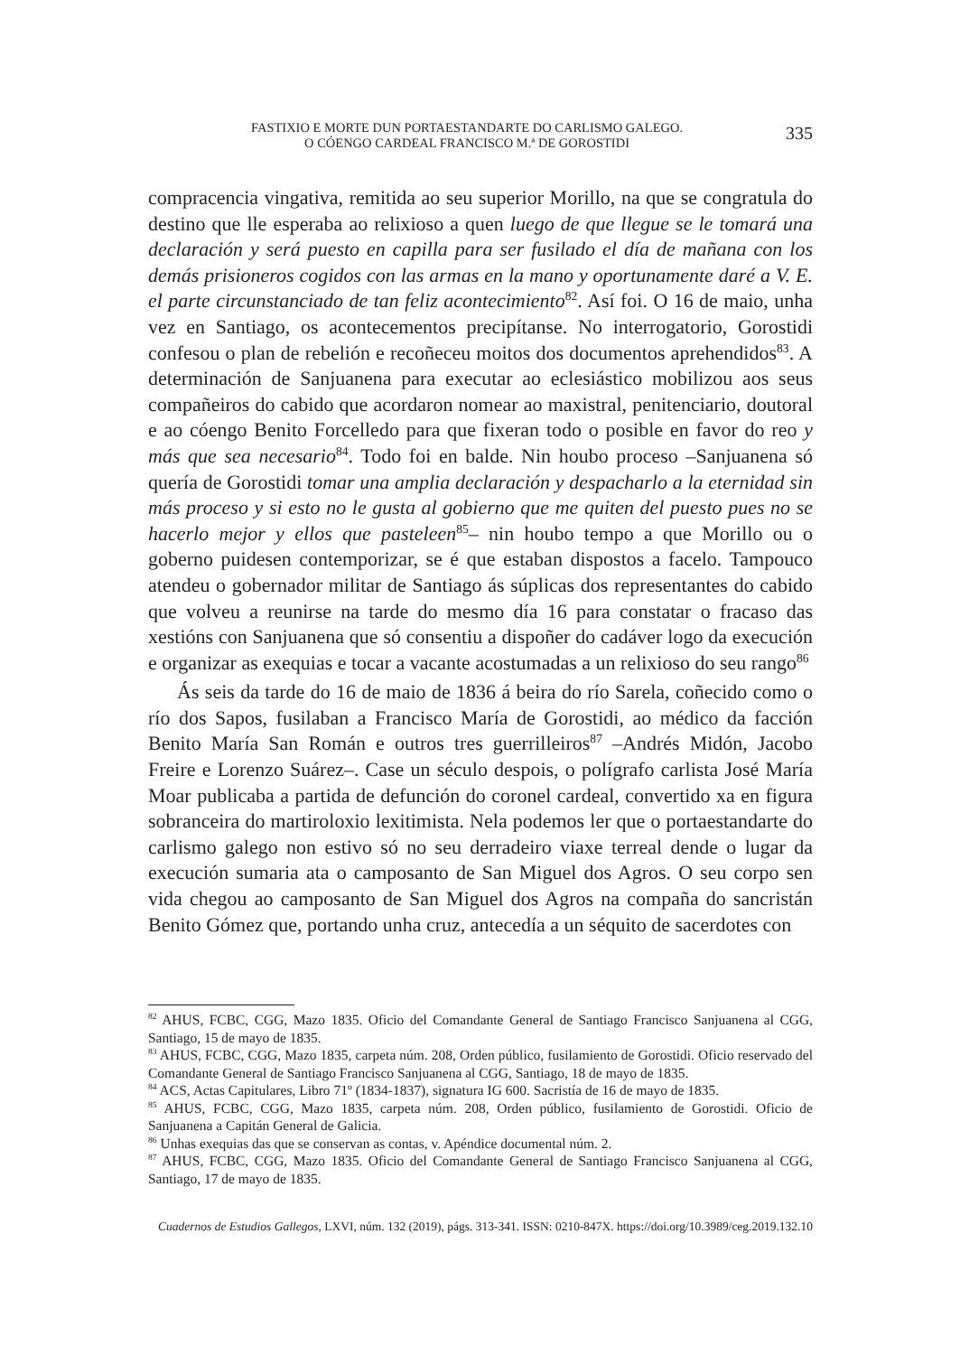FASTIXIO E MORTE DUN PORTAESTANDARTE DO CARLISMO GALEGO.
O CÓENGO CARDEAL FRANCISCO M.ª DE GOROSTIDI
335
compracencia vingativa, remitida ao seu superior Morillo, na que se congratula do destino que lle esperaba ao relixioso a quen luego de que llegue se le tomará una declaración y será puesto en capilla para ser fusilado el día de mañana con los demás prisioneros cogidos con las armas en la mano y oportunamente daré a V. E. el parte circunstanciado de tan feliz acontecimiento<sup>82</sup>. Así foi. O 16 de maio, unha vez en Santiago, os acontecementos precipítanse. No interrogatorio, Gorostidi confesou o plan de rebelión e recoñeceu moitos dos documentos aprehendidos<sup>83</sup>. A determinación de Sanjuanena para executar ao eclesiástico mobilizou aos seus compañeiros do cabido que acordaron nomear ao maxistral, penitenciario, doutoral e ao cóengo Benito Forcelledo para que fixeran todo o posible en favor do reo y más que sea necesario<sup>84</sup>. Todo foi en balde. Nin houbo proceso –Sanjuanena só quería de Gorostidi tomar una amplia declaración y despacharlo a la eternidad sin más proceso y si esto no le gusta al gobierno que me quiten del puesto pues no se hacerlo mejor y ellos que pasteleen<sup>85</sup>– nin houbo tempo a que Morillo ou o goberno puidesen contemporizar, se é que estaban dispostos a facelo. Tampouco atendeu o gobernador militar de Santiago ás súplicas dos representantes do cabido que volveu a reunirse na tarde do mesmo día 16 para constatar o fracaso das xestións con Sanjuanena que só consentiu a dispoñer do cadáver logo da execución e organizar as exequias e tocar a vacante acostumadas a un relixioso do seu rango<sup>86</sup>
Ás seis da tarde do 16 de maio de 1836 á beira do río Sarela, coñecido como o río dos Sapos, fusilaban a Francisco María de Gorostidi, ao médico da facción Benito María San Román e outros tres guerrilleiros<sup>87</sup> –Andrés Midón, Jacobo Freire e Lorenzo Suárez–. Case un século despois, o polígrafo carlista José María Moar publicaba a partida de defunción do coronel cardeal, convertido xa en figura sobranceira do martiroloxio lexitimista. Nela podemos ler que o portaestandarte do carlismo galego non estivo só no seu derradeiro viaxe terreal dende o lugar da execución sumaria ata o camposanto de San Miguel dos Agros. O seu corpo sen vida chegou ao camposanto de San Miguel dos Agros na compaña do sancristán Benito Gómez que, portando unha cruz, antecedía a un séquito de sacerdotes con
<sup>82</sup> AHUS, FCBC, CGG, Mazo 1835. Oficio del Comandante General de Santiago Francisco Sanjuanena al CGG, Santiago, 15 de mayo de 1835.
<sup>83</sup> AHUS, FCBC, CGG, Mazo 1835, carpeta núm. 208, Orden público, fusilamiento de Gorostidi. Oficio reservado del Comandante General de Santiago Francisco Sanjuanena al CGG, Santiago, 18 de mayo de 1835.
<sup>84</sup> ACS, Actas Capitulares, Libro 71º (1834-1837), signatura IG 600. Sacristía de 16 de mayo de 1835.
<sup>85</sup> AHUS, FCBC, CGG, Mazo 1835, carpeta núm. 208, Orden público, fusilamiento de Gorostidi. Oficio de Sanjuanena a Capitán General de Galicia.
<sup>86</sup> Unhas exequias das que se conservan as contas, v. Apéndice documental núm. 2.
<sup>87</sup> AHUS, FCBC, CGG, Mazo 1835. Oficio del Comandante General de Santiago Francisco Sanjuanena al CGG, Santiago, 17 de mayo de 1835.
Cuadernos de Estudios Gallegos, LXVI, núm. 132 (2019), págs. 313-341. ISSN: 0210-847X. https://doi.org/10.3989/ceg.2019.132.10